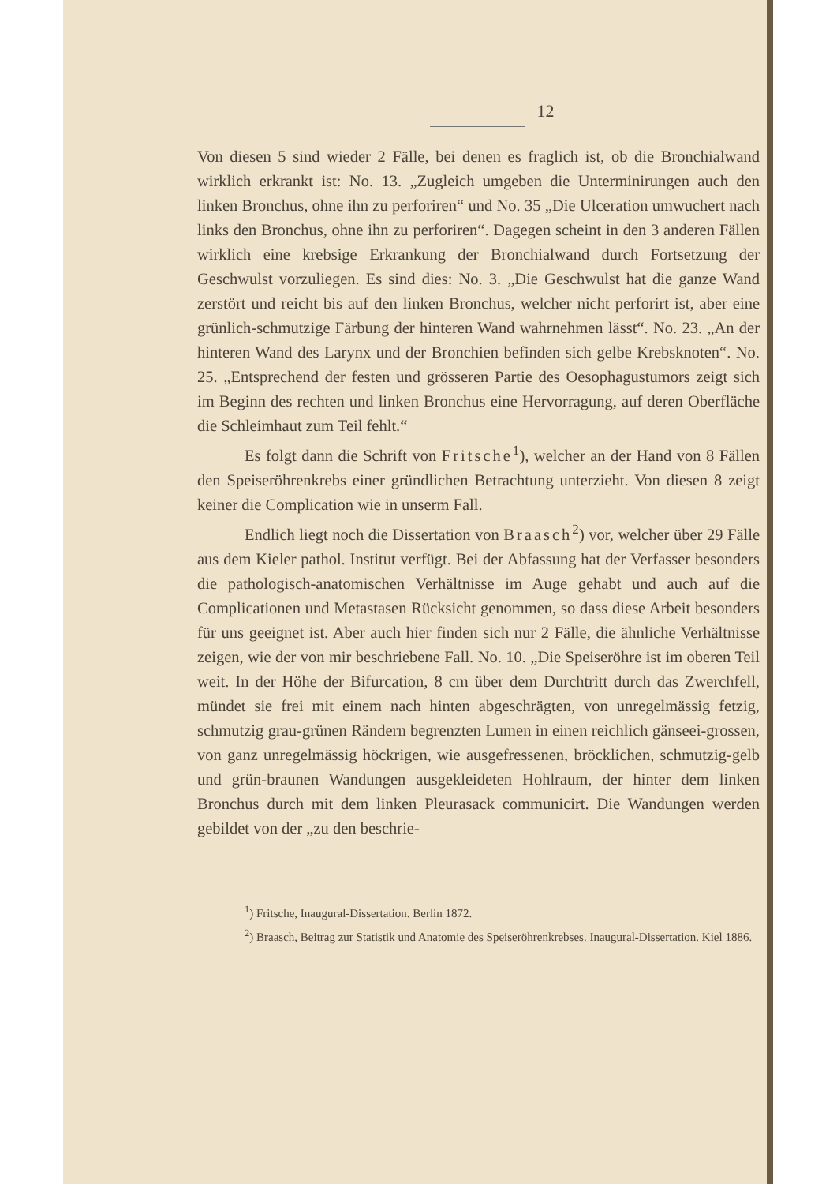12
Von diesen 5 sind wieder 2 Fälle, bei denen es fraglich ist, ob die Bronchialwand wirklich erkrankt ist: No. 13. „Zugleich umgeben die Unterminirungen auch den linken Bronchus, ohne ihn zu perforiren“ und No. 35 „Die Ulceration umwuchert nach links den Bronchus, ohne ihn zu perforiren“. Dagegen scheint in den 3 anderen Fällen wirklich eine krebsige Erkrankung der Bronchialwand durch Fortsetzung der Geschwulst vorzuliegen. Es sind dies: No. 3. „Die Geschwulst hat die ganze Wand zerstört und reicht bis auf den linken Bronchus, welcher nicht perforirt ist, aber eine grünlich-schmutzige Färbung der hinteren Wand wahrnehmen lässt“. No. 23. „An der hinteren Wand des Larynx und der Bronchien befinden sich gelbe Krebsknoten“. No. 25. „Entsprechend der festen und grösseren Partie des Oesophagustumors zeigt sich im Beginn des rechten und linken Bronchus eine Hervorragung, auf deren Oberfläche die Schleimhaut zum Teil fehlt.“
Es folgt dann die Schrift von Fritsche<sup>1</sup>), welcher an der Hand von 8 Fällen den Speiseröhrenkrebs einer gründlichen Betrachtung unterzieht. Von diesen 8 zeigt keiner die Complication wie in unserm Fall.
Endlich liegt noch die Dissertation von Braasch<sup>2</sup>) vor, welcher über 29 Fälle aus dem Kieler pathol. Institut verfügt. Bei der Abfassung hat der Verfasser besonders die pathologisch-anatomischen Verhältnisse im Auge gehabt und auch auf die Complicationen und Metastasen Rücksicht genommen, so dass diese Arbeit besonders für uns geeignet ist. Aber auch hier finden sich nur 2 Fälle, die ähnliche Verhältnisse zeigen, wie der von mir beschriebene Fall. No. 10. „Die Speiseröhre ist im oberen Teil weit. In der Höhe der Bifurcation, 8 cm über dem Durchtritt durch das Zwerchfell, mündet sie frei mit einem nach hinten abgeschrägten, von unregelmässig fetzig, schmutzig grau-grünen Rändern begrenzten Lumen in einen reichlich gänseei-grossen, von ganz unregelmässig höckrigen, wie ausgefressenen, bröcklichen, schmutzig-gelb und grün-braunen Wandungen ausgekleideten Hohlraum, der hinter dem linken Bronchus durch mit dem linken Pleurasack communicirt. Die Wandungen werden gebildet von der „zu den beschrie-
<sup>1</sup>) Fritsche, Inaugural-Dissertation. Berlin 1872.
<sup>2</sup>) Braasch, Beitrag zur Statistik und Anatomie des Speiseröhrenkrebses. Inaugural-Dissertation. Kiel 1886.